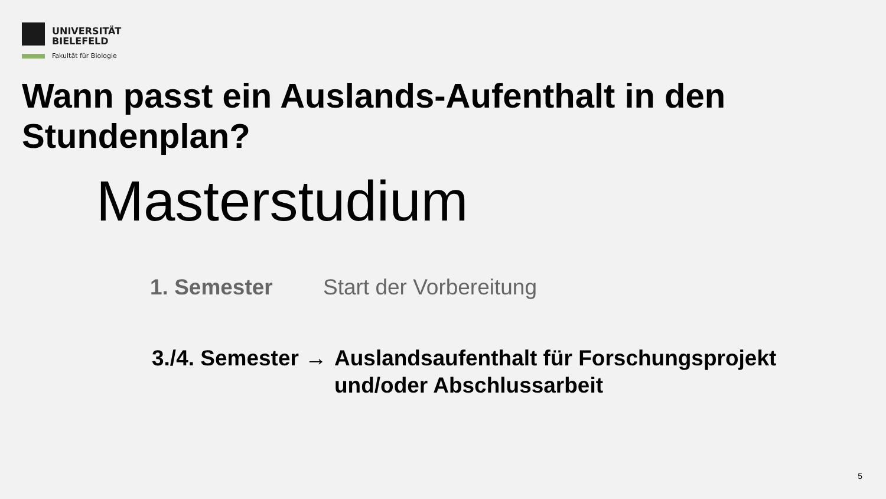UNIVERSITÄT
BIELEFELD
Fakultät für Biologie
Wann passt ein Auslands-Aufenthalt in den Stundenplan?
Masterstudium
1. Semester Start der Vorbereitung
3./4. Semester → Auslandsaufenthalt für Forschungsprojekt
und/oder Abschlussarbeit
5